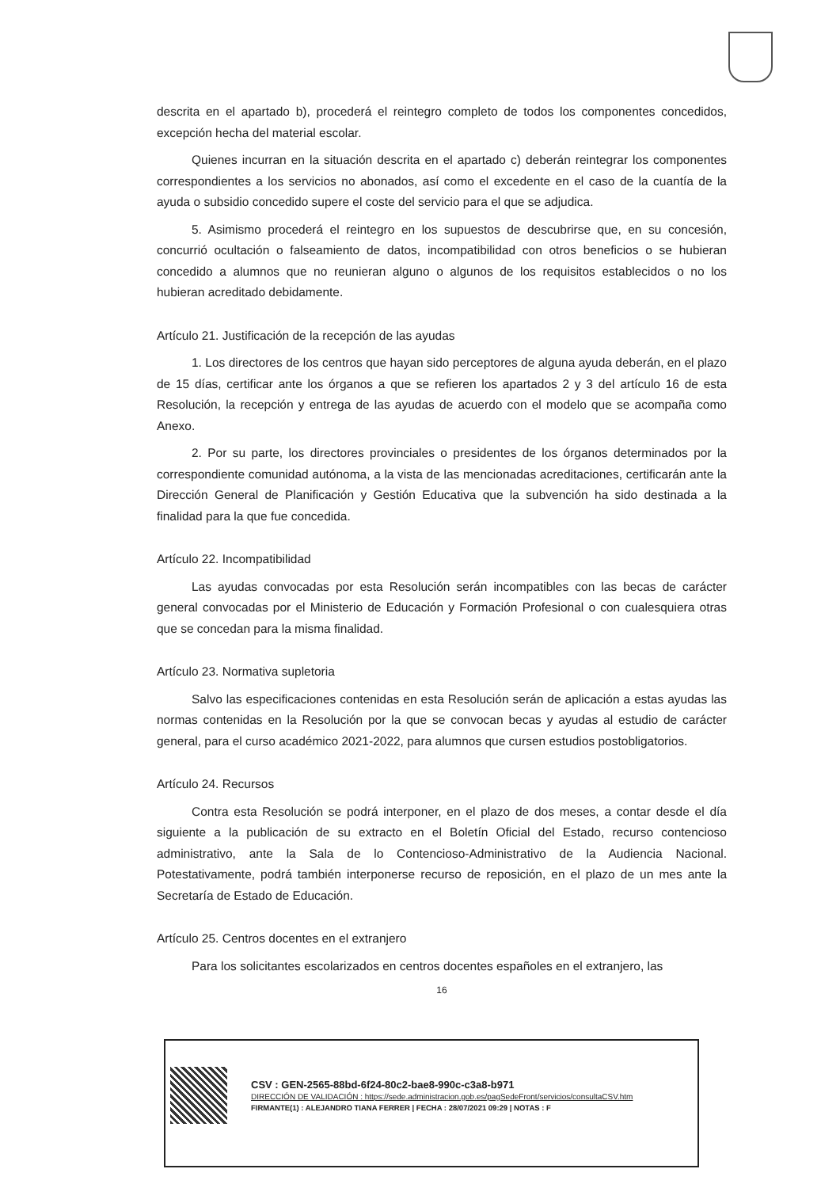descrita en el apartado b), procederá el reintegro completo de todos los componentes concedidos, excepción hecha del material escolar.
Quienes incurran en la situación descrita en el apartado c) deberán reintegrar los componentes correspondientes a los servicios no abonados, así como el excedente en el caso de la cuantía de la ayuda o subsidio concedido supere el coste del servicio para el que se adjudica.
5. Asimismo procederá el reintegro en los supuestos de descubrirse que, en su concesión, concurrió ocultación o falseamiento de datos, incompatibilidad con otros beneficios o se hubieran concedido a alumnos que no reunieran alguno o algunos de los requisitos establecidos o no los hubieran acreditado debidamente.
Artículo 21. Justificación de la recepción de las ayudas
1. Los directores de los centros que hayan sido perceptores de alguna ayuda deberán, en el plazo de 15 días, certificar ante los órganos a que se refieren los apartados 2 y 3 del artículo 16 de esta Resolución, la recepción y entrega de las ayudas de acuerdo con el modelo que se acompaña como Anexo.
2. Por su parte, los directores provinciales o presidentes de los órganos determinados por la correspondiente comunidad autónoma, a la vista de las mencionadas acreditaciones, certificarán ante la Dirección General de Planificación y Gestión Educativa que la subvención ha sido destinada a la finalidad para la que fue concedida.
Artículo 22. Incompatibilidad
Las ayudas convocadas por esta Resolución serán incompatibles con las becas de carácter general convocadas por el Ministerio de Educación y Formación Profesional o con cualesquiera otras que se concedan para la misma finalidad.
Artículo 23. Normativa supletoria
Salvo las especificaciones contenidas en esta Resolución serán de aplicación a estas ayudas las normas contenidas en la Resolución por la que se convocan becas y ayudas al estudio de carácter general, para el curso académico 2021-2022, para alumnos que cursen estudios postobligatorios.
Artículo 24. Recursos
Contra esta Resolución se podrá interponer, en el plazo de dos meses, a contar desde el día siguiente a la publicación de su extracto en el Boletín Oficial del Estado, recurso contencioso administrativo, ante la Sala de lo Contencioso-Administrativo de la Audiencia Nacional. Potestativamente, podrá también interponerse recurso de reposición, en el plazo de un mes ante la Secretaría de Estado de Educación.
Artículo 25. Centros docentes en el extranjero
Para los solicitantes escolarizados en centros docentes españoles en el extranjero, las
16
CSV : GEN-2565-88bd-6f24-80c2-bae8-990c-c3a8-b971
DIRECCIÓN DE VALIDACIÓN : https://sede.administracion.gob.es/pagSedeFront/servicios/consultaCSV.htm
FIRMANTE(1) : ALEJANDRO TIANA FERRER | FECHA : 28/07/2021 09:29 | NOTAS : F